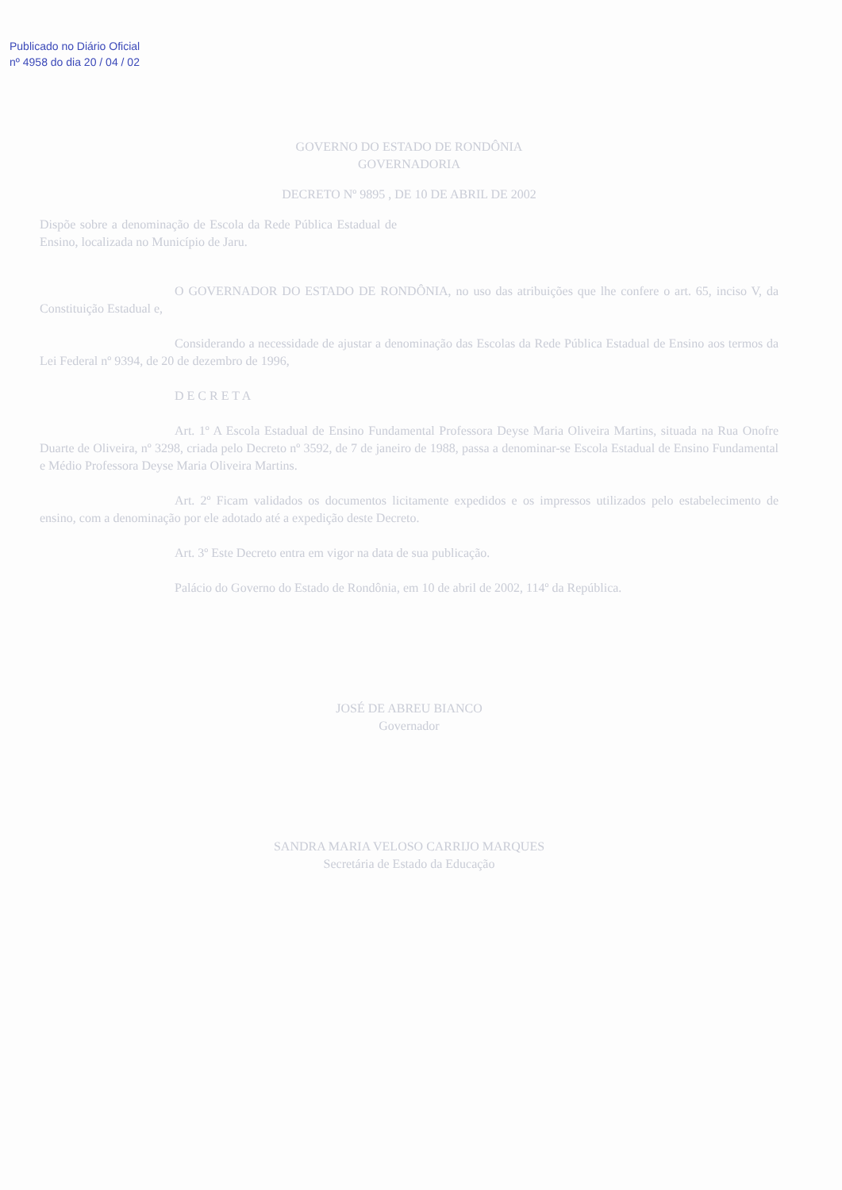Publicado no Diário Oficial
nº 4958 do dia 20 / 04 / 02
GOVERNO DO ESTADO DE RONDÔNIA
GOVERNADORIA
DECRETO Nº 9895 , DE 10 DE ABRIL DE 2002
Dispõe sobre a denominação de Escola da Rede Pública Estadual de Ensino, localizada no Município de Jaru.
O GOVERNADOR DO ESTADO DE RONDÔNIA, no uso das atribuições que lhe confere o art. 65, inciso V, da Constituição Estadual e,
Considerando a necessidade de ajustar a denominação das Escolas da Rede Pública Estadual de Ensino aos termos da Lei Federal nº 9394, de 20 de dezembro de 1996,
D E C R E T A
Art. 1º A Escola Estadual de Ensino Fundamental Professora Deyse Maria Oliveira Martins, situada na Rua Onofre Duarte de Oliveira, nº 3298, criada pelo Decreto nº 3592, de 7 de janeiro de 1988, passa a denominar-se Escola Estadual de Ensino Fundamental e Médio Professora Deyse Maria Oliveira Martins.
Art. 2º Ficam validados os documentos licitamente expedidos e os impressos utilizados pelo estabelecimento de ensino, com a denominação por ele adotado até a expedição deste Decreto.
Art. 3º Este Decreto entra em vigor na data de sua publicação.
Palácio do Governo do Estado de Rondônia, em 10 de abril de 2002, 114º da República.
JOSÉ DE ABREU BIANCO
Governador
SANDRA MARIA VELOSO CARRIJO MARQUES
Secretária de Estado da Educação